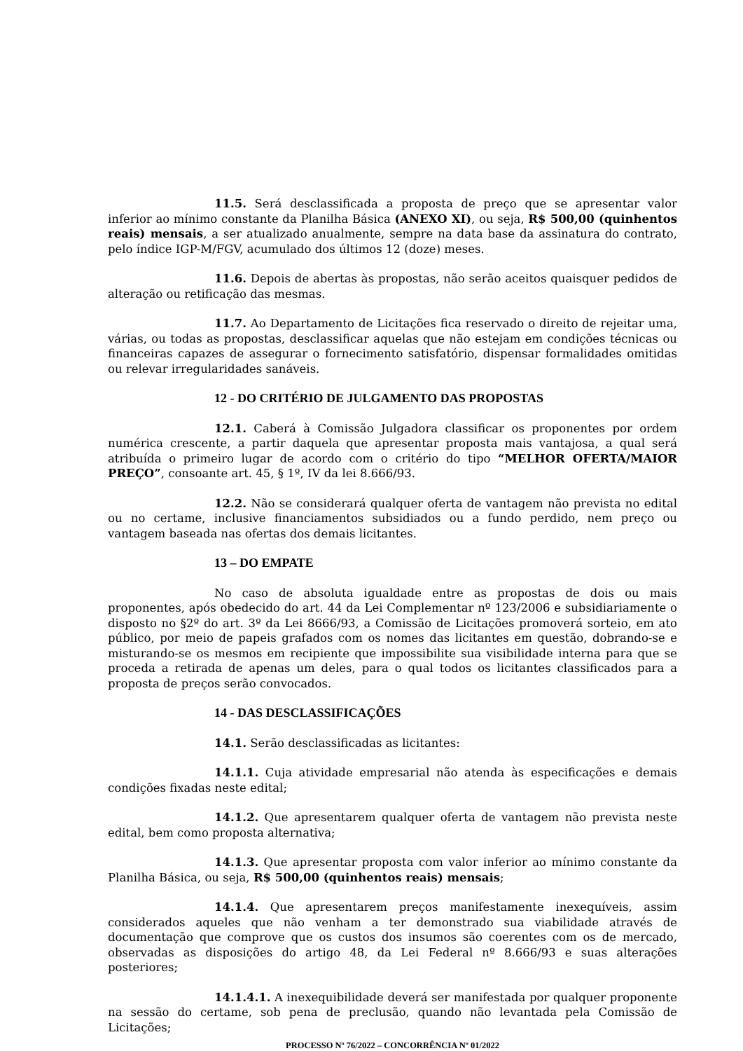11.5. Será desclassificada a proposta de preço que se apresentar valor inferior ao mínimo constante da Planilha Básica (ANEXO XI), ou seja, R$ 500,00 (quinhentos reais) mensais, a ser atualizado anualmente, sempre na data base da assinatura do contrato, pelo índice IGP-M/FGV, acumulado dos últimos 12 (doze) meses.
11.6. Depois de abertas às propostas, não serão aceitos quaisquer pedidos de alteração ou retificação das mesmas.
11.7. Ao Departamento de Licitações fica reservado o direito de rejeitar uma, várias, ou todas as propostas, desclassificar aquelas que não estejam em condições técnicas ou financeiras capazes de assegurar o fornecimento satisfatório, dispensar formalidades omitidas ou relevar irregularidades sanáveis.
12 - DO CRITÉRIO DE JULGAMENTO DAS PROPOSTAS
12.1. Caberá à Comissão Julgadora classificar os proponentes por ordem numérica crescente, a partir daquela que apresentar proposta mais vantajosa, a qual será atribuída o primeiro lugar de acordo com o critério do tipo “MELHOR OFERTA/MAIOR PREÇO”, consoante art. 45, § 1º, IV da lei 8.666/93.
12.2. Não se considerará qualquer oferta de vantagem não prevista no edital ou no certame, inclusive financiamentos subsidiados ou a fundo perdido, nem preço ou vantagem baseada nas ofertas dos demais licitantes.
13 – DO EMPATE
No caso de absoluta igualdade entre as propostas de dois ou mais proponentes, após obedecido do art. 44 da Lei Complementar nº 123/2006 e subsidiariamente o disposto no §2º do art. 3º da Lei 8666/93, a Comissão de Licitações promoverá sorteio, em ato público, por meio de papeis grafados com os nomes das licitantes em questão, dobrando-se e misturando-se os mesmos em recipiente que impossibilite sua visibilidade interna para que se proceda a retirada de apenas um deles, para o qual todos os licitantes classificados para a proposta de preços serão convocados.
14 - DAS DESCLASSIFICAÇÕES
14.1. Serão desclassificadas as licitantes:
14.1.1. Cuja atividade empresarial não atenda às especificações e demais condições fixadas neste edital;
14.1.2. Que apresentarem qualquer oferta de vantagem não prevista neste edital, bem como proposta alternativa;
14.1.3. Que apresentar proposta com valor inferior ao mínimo constante da Planilha Básica, ou seja, R$ 500,00 (quinhentos reais) mensais;
14.1.4. Que apresentarem preços manifestamente inexequíveis, assim considerados aqueles que não venham a ter demonstrado sua viabilidade através de documentação que comprove que os custos dos insumos são coerentes com os de mercado, observadas as disposições do artigo 48, da Lei Federal nº 8.666/93 e suas alterações posteriores;
14.1.4.1. A inexequibilidade deverá ser manifestada por qualquer proponente na sessão do certame, sob pena de preclusão, quando não levantada pela Comissão de Licitações;
PROCESSO Nº 76/2022 – CONCORRÊNCIA Nº 01/2022